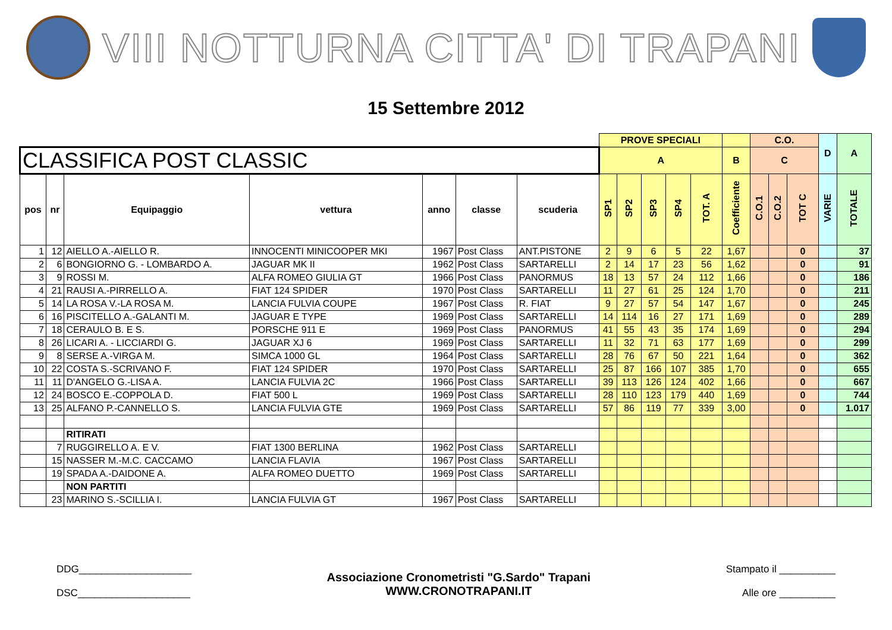VIII NOTTURNA CITTA' DI TRAPANI
15 Settembre 2012
| | | | | | | | PROVE SPECIALI | | | | | | C.O. | | | D | A |
| CLASSIFICA POST CLASSIC | | | | | | | A | | | | | B | C | | | | |
| pos | nr | Equipaggio | vettura | anno | classe | scuderia | SP1 | SP2 | SP3 | SP4 | TOT. A | Coefficiente | C.O.1 | C.O.2 | TOT C | VARIE | TOTALE |
| 1 | 12 | AIELLO A.-AIELLO R. | INNOCENTI MINICOOPER MKI | 1967 | Post Class | ANT.PISTONE | 2 | 9 | 6 | 5 | 22 | 1,67 | | | 0 | | 37 |
| 2 | 6 | BONGIORNO G. - LOMBARDO A. | JAGUAR MK II | 1962 | Post Class | SARTARELLI | 2 | 14 | 17 | 23 | 56 | 1,62 | | | 0 | | 91 |
| 3 | 9 | ROSSI M. | ALFA ROMEO GIULIA GT | 1966 | Post Class | PANORMUS | 18 | 13 | 57 | 24 | 112 | 1,66 | | | 0 | | 186 |
| 4 | 21 | RAUSI A.-PIRRELLO A. | FIAT 124 SPIDER | 1970 | Post Class | SARTARELLI | 11 | 27 | 61 | 25 | 124 | 1,70 | | | 0 | | 211 |
| 5 | 14 | LA ROSA V.-LA ROSA M. | LANCIA FULVIA COUPE | 1967 | Post Class | R. FIAT | 9 | 27 | 57 | 54 | 147 | 1,67 | | | 0 | | 245 |
| 6 | 16 | PISCITELLO A.-GALANTI M. | JAGUAR E TYPE | 1969 | Post Class | SARTARELLI | 14 | 114 | 16 | 27 | 171 | 1,69 | | | 0 | | 289 |
| 7 | 18 | CERAULO B. E S. | PORSCHE 911 E | 1969 | Post Class | PANORMUS | 41 | 55 | 43 | 35 | 174 | 1,69 | | | 0 | | 294 |
| 8 | 26 | LICARI A. - LICCIARDI G. | JAGUAR XJ 6 | 1969 | Post Class | SARTARELLI | 11 | 32 | 71 | 63 | 177 | 1,69 | | | 0 | | 299 |
| 9 | 8 | SERSE A.-VIRGA M. | SIMCA 1000 GL | 1964 | Post Class | SARTARELLI | 28 | 76 | 67 | 50 | 221 | 1,64 | | | 0 | | 362 |
| 10 | 22 | COSTA S.-SCRIVANO F. | FIAT 124 SPIDER | 1970 | Post Class | SARTARELLI | 25 | 87 | 166 | 107 | 385 | 1,70 | | | 0 | | 655 |
| 11 | 11 | D'ANGELO G.-LISA A. | LANCIA FULVIA 2C | 1966 | Post Class | SARTARELLI | 39 | 113 | 126 | 124 | 402 | 1,66 | | | 0 | | 667 |
| 12 | 24 | BOSCO E.-COPPOLA D. | FIAT 500 L | 1969 | Post Class | SARTARELLI | 28 | 110 | 123 | 179 | 440 | 1,69 | | | 0 | | 744 |
| 13 | 25 | ALFANO P.-CANNELLO S. | LANCIA FULVIA GTE | 1969 | Post Class | SARTARELLI | 57 | 86 | 119 | 77 | 339 | 3,00 | | | 0 | | 1.017 |
| | | RITIRATI | | | | | | | | | | | | | | | |
| | 7 | RUGGIRELLO A. E V. | FIAT 1300 BERLINA | 1962 | Post Class | SARTARELLI | | | | | | | | | | | |
| | 15 | NASSER M.-M.C. CACCAMO | LANCIA FLAVIA | 1967 | Post Class | SARTARELLI | | | | | | | | | | | |
| | 19 | SPADA A.-DAIDONE A. | ALFA ROMEO DUETTO | 1969 | Post Class | SARTARELLI | | | | | | | | | | | |
| | | NON PARTITI | | | | | | | | | | | | | | | |
| | 23 | MARINO S.-SCILLIA I. | LANCIA FULVIA GT | 1967 | Post Class | SARTARELLI | | | | | | | | | | | |
DDG____________________
DSC____________________
Associazione Cronometristi "G.Sardo" Trapani
WWW.CRONOTRAPANI.IT
Stampato il __________
Alle ore __________